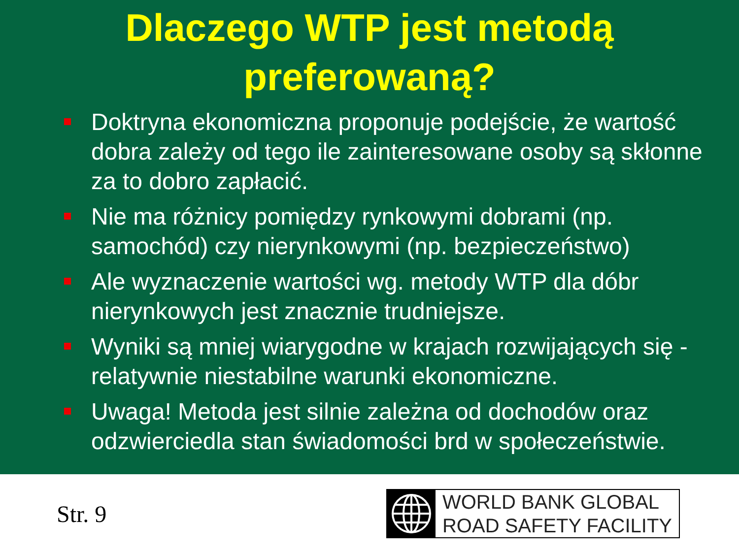Dlaczego WTP jest metodą preferowaną?
Doktryna ekonomiczna proponuje podejście, że wartość dobra zależy od tego ile zainteresowane osoby są skłonne za to dobro zapłacić.
Nie ma różnicy pomiędzy rynkowymi dobrami (np. samochód) czy nierynkowymi (np. bezpieczeństwo)
Ale wyznaczenie wartości wg. metody WTP dla dóbr nierynkowych jest znacznie trudniejsze.
Wyniki są mniej wiarygodne w krajach rozwijających się - relatywnie niestabilne warunki ekonomiczne.
Uwaga! Metoda jest silnie zależna od dochodów oraz odzwierciedla stan świadomości brd w społeczeństwie.
Str. 9
WORLD BANK GLOBAL
ROAD SAFETY FACILITY